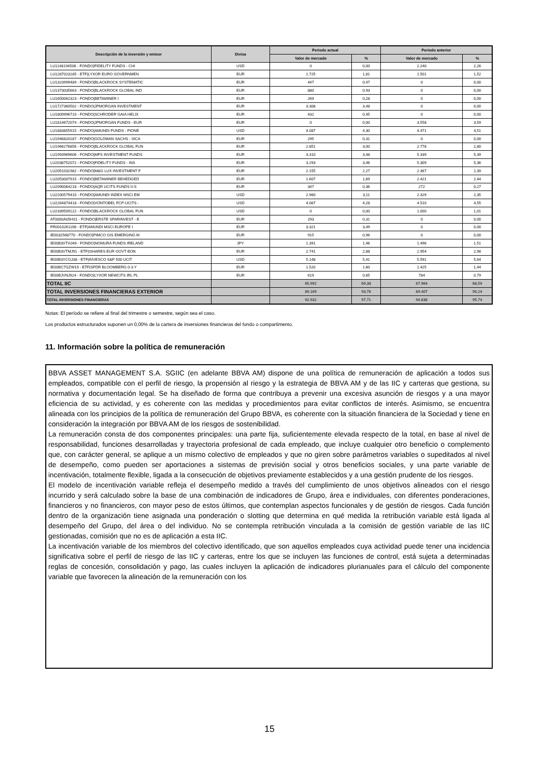| Descripción de la inversión y emisor | Divisa | Periodo actual | | Periodo anterior | |
| --- | --- | --- | --- | --- | --- |
| | | Valor de mercado | % | Valor de mercado | % |
| LU1148194506 - FONDO/FIDELITY FUNDS - CHI | USD | 0 | 0,00 | 2.240 | 2,26 |
| LU1287023185 - ETF/LYXOR EURO GOVERNMEN | EUR | 1.725 | 1,81 | 1.501 | 1,52 |
| LU1323999489 - FONDO/BLACKROCK SYSTEMATIC | EUR | 447 | 0,47 | 0 | 0,00 |
| LU1373035663 - FONDO/BLACKROCK GLOBAL IND | EUR | 880 | 0,93 | 0 | 0,00 |
| LU1650062323 - FONDO/BETAMINER I | EUR | 269 | 0,28 | 0 | 0,00 |
| LU1727360502 - FONDO/JPMORGAN INVESTMENT | EUR | 3.308 | 3,48 | 0 | 0,00 |
| LU1809996710 - FONDO/SCHRODER GAIA HELIX | EUR | 432 | 0,45 | 0 | 0,00 |
| LU1814672074 - FONDO/JPMORGAN FUNDS - EUR | EUR | 0 | 0,00 | 3.558 | 3,59 |
| LU1883855915 - FONDO/AMUNDI FUNDS - PIONE | USD | 4.087 | 4,30 | 4.471 | 4,51 |
| LU1946820187 - FONDO/GOLDMAN SACHS - SICA | EUR | 295 | 0,31 | 0 | 0,00 |
| LU1966276856 - FONDO/BLACKROCK GLOBAL FUN | EUR | 2.851 | 3,00 | 2.778 | 2,80 |
| LU1993969606 - FONDO/MFS INVESTMENT FUNDS | EUR | 3.310 | 3,48 | 5.339 | 5,39 |
| LU2038752072 - FONDO/FIDELITY FUNDS - INS | EUR | 3.293 | 3,46 | 5.309 | 5,36 |
| LU2051031982 - FONDO/M&G LUX INVESTMENT F | EUR | 2.155 | 2,27 | 2.367 | 2,39 |
| LU2053007915 - FONDO/BETAMINER BEHEDGED | EUR | 1.607 | 1,69 | 2.421 | 2,44 |
| LU2090064218 - FONDO/AQR UCITS FUNDS II-S | EUR | 347 | 0,36 | 272 | 0,27 |
| LU2200579410 - FONDO/AMUNDI INDEX MSCI EM | USD | 2.960 | 3,11 | 2.329 | 2,35 |
| LU2264874418 - FONDO/VONTOBEL FCP-UCITS - | USD | 4.067 | 4,28 | 4.510 | 4,55 |
| LU2339509122 - FONDO/BLACKROCK GLOBAL FUN | USD | 0 | 0,00 | 1.000 | 1,01 |
| AT0000A05HS1 - FONDO/ERSTE SPARINVEST - E | EUR | 293 | 0,31 | 0 | 0,00 |
| FR0010261198 - ETF/AMUNDI MSCI EUROPE I | EUR | 3.321 | 3,49 | 0 | 0,00 |
| IE0032568770 - FONDO/PIMCO GIS EMERGING M | EUR | 915 | 0,96 | 0 | 0,00 |
| IE00B3VTHJ49 - FONDO/NOMURA FUNDS IRELAND | JPY | 1.391 | 1,46 | 1.496 | 1,51 |
| IE00B3VTMJ91 - ETF/ISHARES EUR GOVT BON | EUR | 2.741 | 2,88 | 2.954 | 2,98 |
| IE00B3YCGJ38 - ETF/INVESCO S&P 500 UCIT | USD | 5.148 | 5,41 | 5.591 | 5,64 |
| IE00BC7GZW19 - ETF/SPDR BLOOMBERG 0-3 Y | EUR | 1.520 | 1,60 | 1.425 | 1,44 |
| IE00BJVNJ924 - FONDO/LYXOR NEWCITS IRL PL | EUR | 619 | 0,65 | 784 | 0,79 |
| TOTAL IIC | | 65.992 | 69,38 | 67.964 | 68,59 |
| TOTAL INVERSIONES FINANCIERAS EXTERIOR | | 89.169 | 93,76 | 89.407 | 90,24 |
| TOTAL INVERSIONES FINANCIERAS | | 92.932 | 97,71 | 94.838 | 95,74 |
Notas: El período se refiere al final del trimestre o semestre, según sea el caso.
Los productos estructurados suponen un 0,00% de la cartera de inversiones financieras del fondo o compartimento.
11. Información sobre la política de remuneración
BBVA ASSET MANAGEMENT S.A. SGIIC (en adelante BBVA AM) dispone de una política de remuneración de aplicación a todos sus empleados, compatible con el perfil de riesgo, la propensión al riesgo y la estrategia de BBVA AM y de las IIC y carteras que gestiona, su normativa y documentación legal. Se ha diseñado de forma que contribuya a prevenir una excesiva asunción de riesgos y a una mayor eficiencia de su actividad, y es coherente con las medidas y procedimientos para evitar conflictos de interés. Asimismo, se encuentra alineada con los principios de la política de remuneración del Grupo BBVA, es coherente con la situación financiera de la Sociedad y tiene en consideración la integración por BBVA AM de los riesgos de sostenibilidad.
La remuneración consta de dos componentes principales: una parte fija, suficientemente elevada respecto de la total, en base al nivel de responsabilidad, funciones desarrolladas y trayectoria profesional de cada empleado, que incluye cualquier otro beneficio o complemento que, con carácter general, se aplique a un mismo colectivo de empleados y que no giren sobre parámetros variables o supeditados al nivel de desempeño, como pueden ser aportaciones a sistemas de previsión social y otros beneficios sociales, y una parte variable de incentivación, totalmente flexible, ligada a la consecución de objetivos previamente establecidos y a una gestión prudente de los riesgos.
El modelo de incentivación variable refleja el desempeño medido a través del cumplimiento de unos objetivos alineados con el riesgo incurrido y será calculado sobre la base de una combinación de indicadores de Grupo, área e individuales, con diferentes ponderaciones, financieros y no financieros, con mayor peso de estos últimos, que contemplan aspectos funcionales y de gestión de riesgos. Cada función dentro de la organización tiene asignada una ponderación o slotting que determina en qué medida la retribución variable está ligada al desempeño del Grupo, del área o del individuo. No se contempla retribución vinculada a la comisión de gestión variable de las IIC gestionadas, comisión que no es de aplicación a esta IIC.
La incentivación variable de los miembros del colectivo identificado, que son aquellos empleados cuya actividad puede tener una incidencia significativa sobre el perfil de riesgo de las IIC y carteras, entre los que se incluyen las funciones de control, está sujeta a determinadas reglas de concesión, consolidación y pago, las cuales incluyen la aplicación de indicadores plurianuales para el cálculo del componente variable que favorecen la alineación de la remuneración con los
15